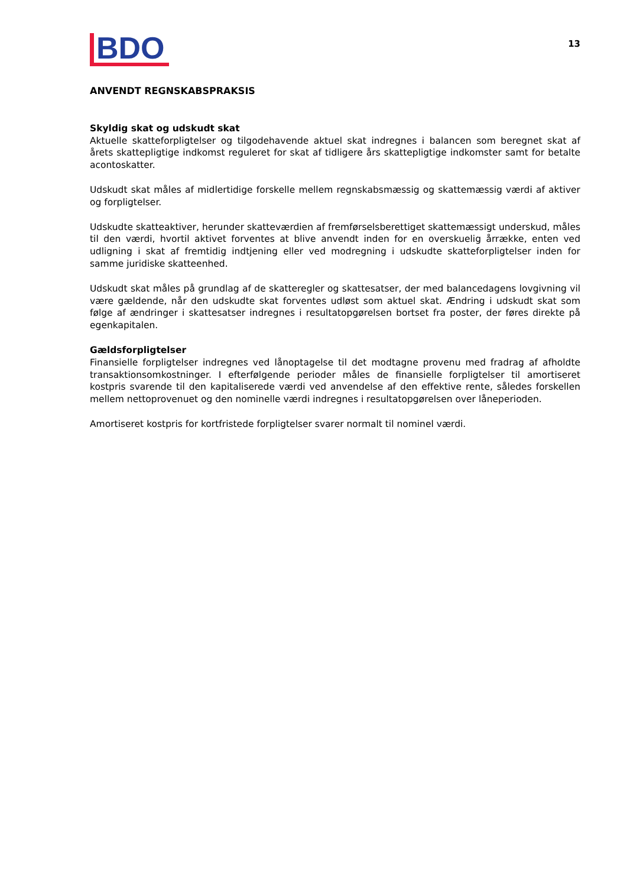BDO
13
ANVENDT REGNSKABSPRAKSIS
Skyldig skat og udskudt skat
Aktuelle skatteforpligtelser og tilgodehavende aktuel skat indregnes i balancen som beregnet skat af årets skattepligtige indkomst reguleret for skat af tidligere års skattepligtige indkomster samt for betalte acontoskatter.
Udskudt skat måles af midlertidige forskelle mellem regnskabsmæssig og skattemæssig værdi af aktiver og forpligtelser.
Udskudte skatteaktiver, herunder skatteværdien af fremførselsberettiget skattemæssigt underskud, måles til den værdi, hvortil aktivet forventes at blive anvendt inden for en overskuelig årrække, enten ved udligning i skat af fremtidig indtjening eller ved modregning i udskudte skatteforpligtelser inden for samme juridiske skatteenhed.
Udskudt skat måles på grundlag af de skatteregler og skattesatser, der med balancedagens lovgivning vil være gældende, når den udskudte skat forventes udløst som aktuel skat. Ændring i udskudt skat som følge af ændringer i skattesatser indregnes i resultatopgørelsen bortset fra poster, der føres direkte på egenkapitalen.
Gældsforpligtelser
Finansielle forpligtelser indregnes ved lånoptagelse til det modtagne provenu med fradrag af afholdte transaktionsomkostninger. I efterfølgende perioder måles de finansielle forpligtelser til amortiseret kostpris svarende til den kapitaliserede værdi ved anvendelse af den effektive rente, således forskellen mellem nettoprovenuet og den nominelle værdi indregnes i resultatopgørelsen over låneperioden.
Amortiseret kostpris for kortfristede forpligtelser svarer normalt til nominel værdi.